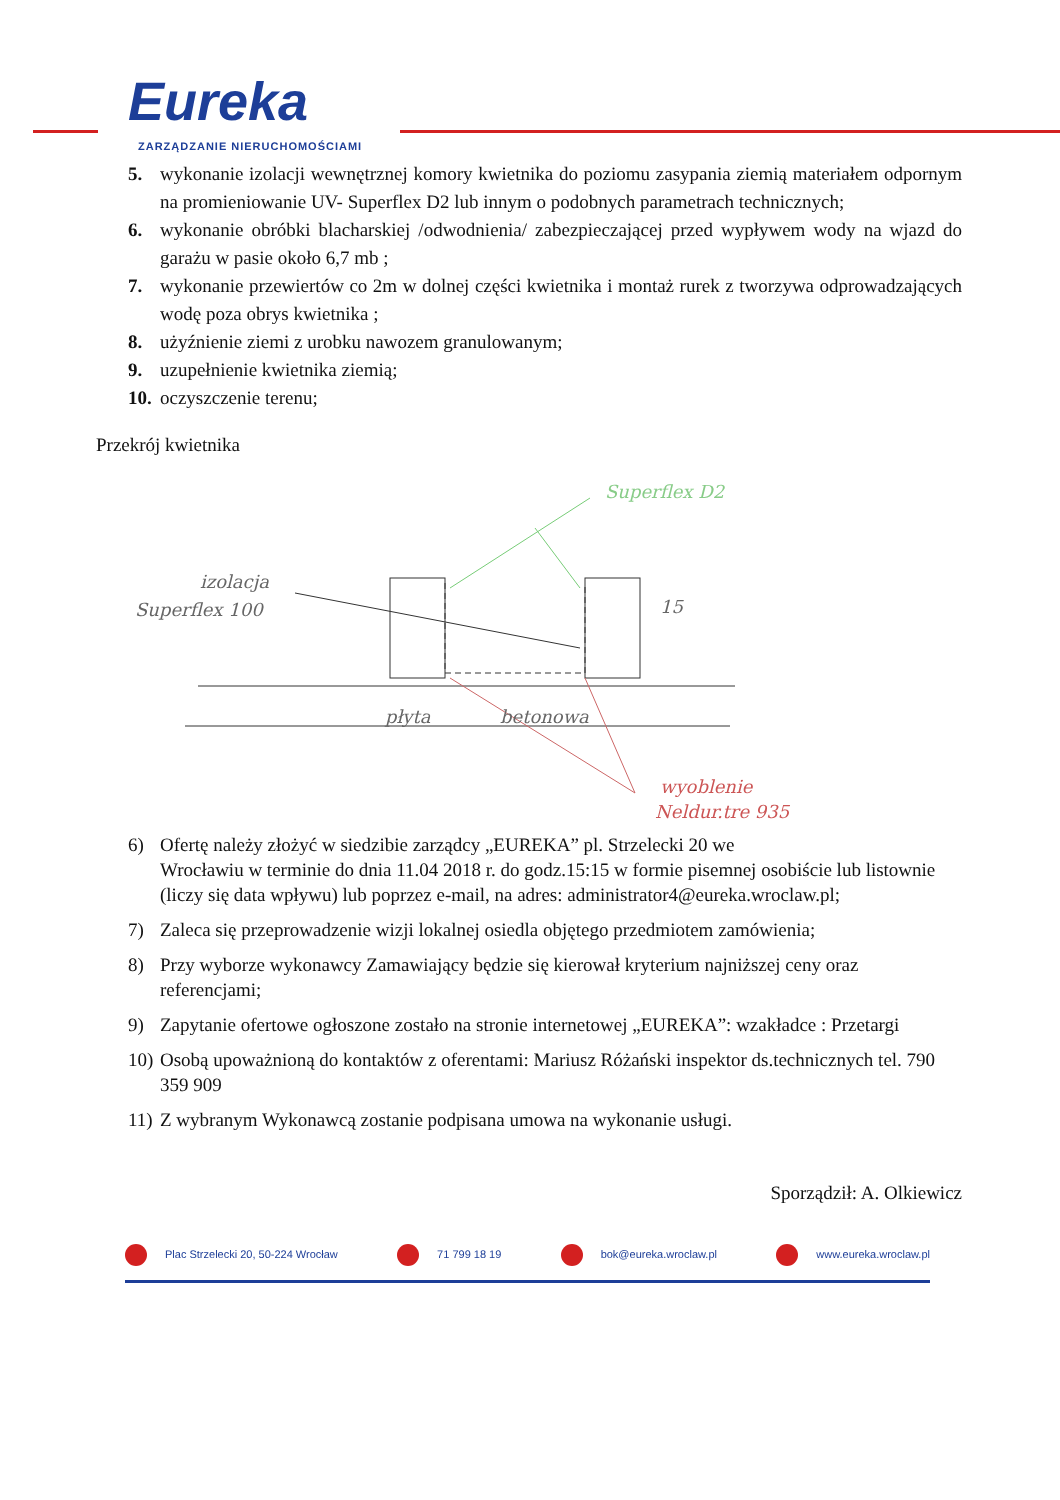Eureka
ZARZĄDZANIE NIERUCHOMOŚCIAMI
5. wykonanie izolacji wewnętrznej komory kwietnika do poziomu zasypania ziemią materiałem odpornym na promieniowanie UV- Superflex D2 lub innym o podobnych parametrach technicznych;
6. wykonanie obróbki blacharskiej /odwodnienia/ zabezpieczającej przed wypływem wody na wjazd do garażu w pasie około 6,7 mb ;
7. wykonanie przewiertów co 2m w dolnej części kwietnika i montaż rurek z tworzywa odprowadzających wodę poza obrys kwietnika ;
8. użyźnienie ziemi z urobku nawozem granulowanym;
9. uzupełnienie kwietnika ziemią;
10. oczyszczenie terenu;
Przekrój kwietnika
izolacja
Superflex 100
Superflex D2
płyta
betonowa
wyoblenie
Neldur.tre 935
15
6) Ofertę należy złożyć w siedzibie zarządcy „EUREKA” pl. Strzelecki 20 we
Wrocławiu w terminie do dnia 11.04 2018 r. do godz.15:15 w formie pisemnej osobiście lub listownie (liczy się data wpływu) lub poprzez e-mail, na adres: administrator4@eureka.wroclaw.pl;
7) Zaleca się przeprowadzenie wizji lokalnej osiedla objętego przedmiotem zamówienia;
8) Przy wyborze wykonawcy Zamawiający będzie się kierował kryterium najniższej ceny oraz referencjami;
9) Zapytanie ofertowe ogłoszone zostało na stronie internetowej „EUREKA”: wzakładce : Przetargi
10) Osobą upoważnioną do kontaktów z oferentami: Mariusz Różański inspektor ds.technicznych tel. 790 359 909
11) Z wybranym Wykonawcą zostanie podpisana umowa na wykonanie usługi.
Sporządził: A. Olkiewicz
Plac Strzelecki 20, 50-224 Wrocław 71 799 18 19 bok@eureka.wroclaw.pl www.eureka.wroclaw.pl